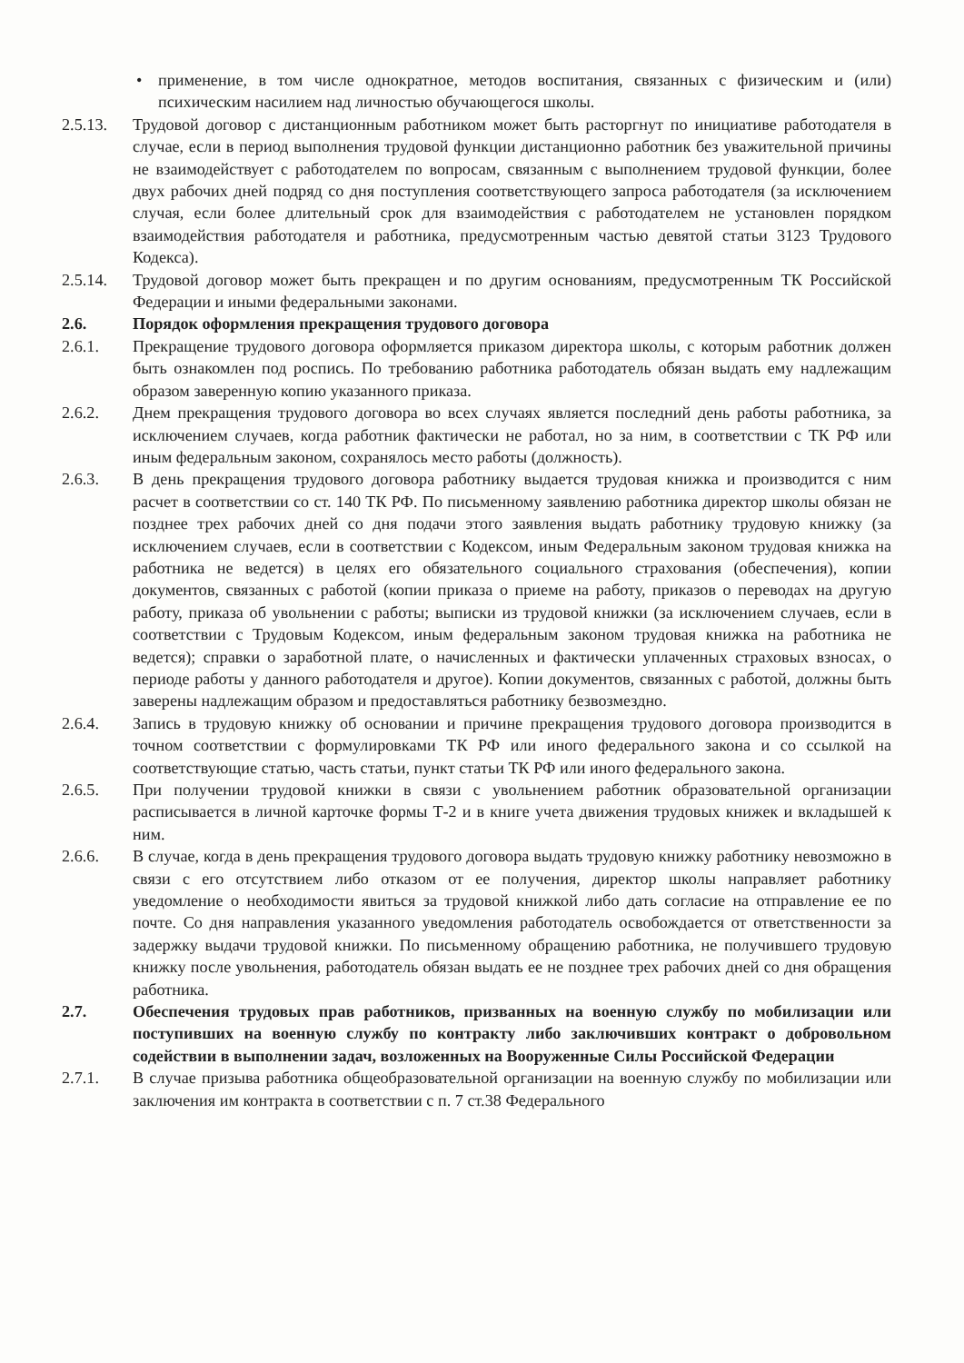• применение, в том числе однократное, методов воспитания, связанных с физическим и (или) психическим насилием над личностью обучающегося школы.
2.5.13. Трудовой договор с дистанционным работником может быть расторгнут по инициативе работодателя в случае, если в период выполнения трудовой функции дистанционно работник без уважительной причины не взаимодействует с работодателем по вопросам, связанным с выполнением трудовой функции, более двух рабочих дней подряд со дня поступления соответствующего запроса работодателя (за исключением случая, если более длительный срок для взаимодействия с работодателем не установлен порядком взаимодействия работодателя и работника, предусмотренным частью девятой статьи 3123 Трудового Кодекса).
2.5.14. Трудовой договор может быть прекращен и по другим основаниям, предусмотренным ТК Российской Федерации и иными федеральными законами.
2.6. Порядок оформления прекращения трудового договора
2.6.1. Прекращение трудового договора оформляется приказом директора школы, с которым работник должен быть ознакомлен под роспись. По требованию работника работодатель обязан выдать ему надлежащим образом заверенную копию указанного приказа.
2.6.2. Днем прекращения трудового договора во всех случаях является последний день работы работника, за исключением случаев, когда работник фактически не работал, но за ним, в соответствии с ТК РФ или иным федеральным законом, сохранялось место работы (должность).
2.6.3. В день прекращения трудового договора работнику выдается трудовая книжка и производится с ним расчет в соответствии со ст. 140 ТК РФ. По письменному заявлению работника директор школы обязан не позднее трех рабочих дней со дня подачи этого заявления выдать работнику трудовую книжку (за исключением случаев, если в соответствии с Кодексом, иным Федеральным законом трудовая книжка на работника не ведется) в целях его обязательного социального страхования (обеспечения), копии документов, связанных с работой (копии приказа о приеме на работу, приказов о переводах на другую работу, приказа об увольнении с работы; выписки из трудовой книжки (за исключением случаев, если в соответствии с Трудовым Кодексом, иным федеральным законом трудовая книжка на работника не ведется); справки о заработной плате, о начисленных и фактически уплаченных страховых взносах, о периоде работы у данного работодателя и другое). Копии документов, связанных с работой, должны быть заверены надлежащим образом и предоставляться работнику безвозмездно.
2.6.4. Запись в трудовую книжку об основании и причине прекращения трудового договора производится в точном соответствии с формулировками ТК РФ или иного федерального закона и со ссылкой на соответствующие статью, часть статьи, пункт статьи ТК РФ или иного федерального закона.
2.6.5. При получении трудовой книжки в связи с увольнением работник образовательной организации расписывается в личной карточке формы Т-2 и в книге учета движения трудовых книжек и вкладышей к ним.
2.6.6. В случае, когда в день прекращения трудового договора выдать трудовую книжку работнику невозможно в связи с его отсутствием либо отказом от ее получения, директор школы направляет работнику уведомление о необходимости явиться за трудовой книжкой либо дать согласие на отправление ее по почте. Со дня направления указанного уведомления работодатель освобождается от ответственности за задержку выдачи трудовой книжки. По письменному обращению работника, не получившего трудовую книжку после увольнения, работодатель обязан выдать ее не позднее трех рабочих дней со дня обращения работника.
2.7. Обеспечения трудовых прав работников, призванных на военную службу по мобилизации или поступивших на военную службу по контракту либо заключивших контракт о добровольном содействии в выполнении задач, возложенных на Вооруженные Силы Российской Федерации
2.7.1. В случае призыва работника общеобразовательной организации на военную службу по мобилизации или заключения им контракта в соответствии с п. 7 ст.38 Федерального